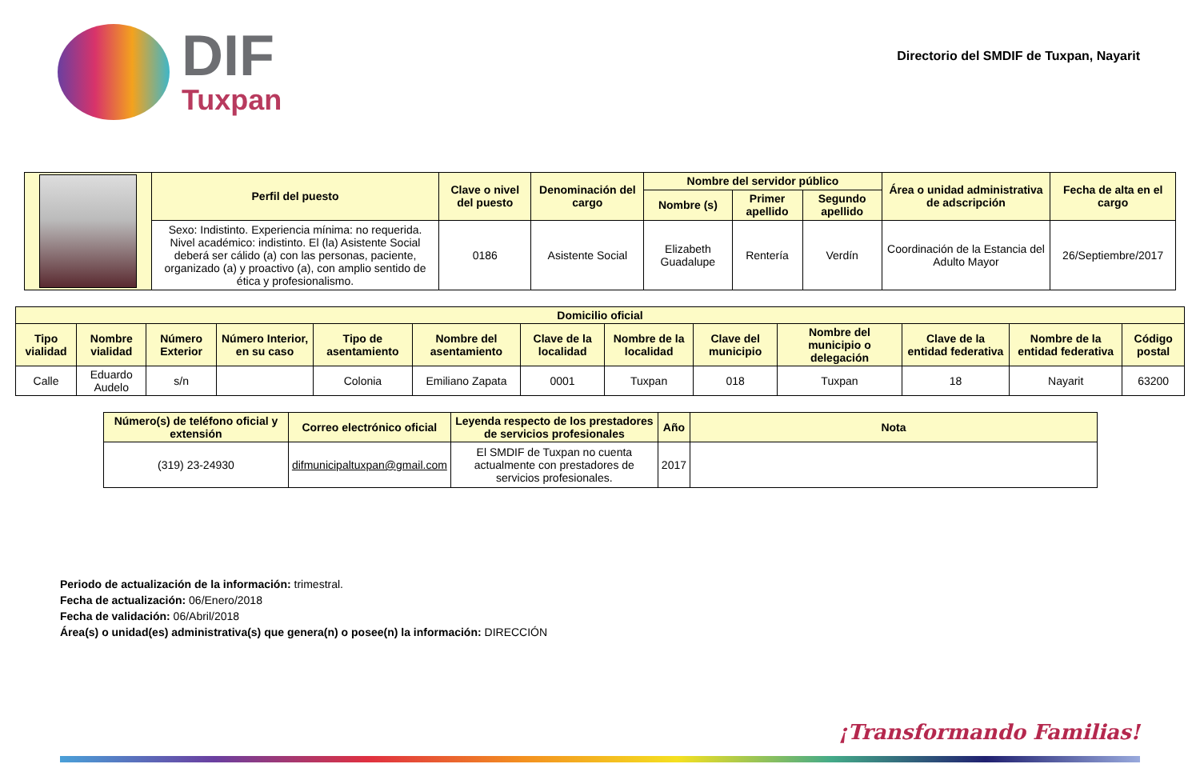DIF
Tuxpan
Directorio del SMDIF de Tuxpan, Nayarit
| | Perfil del puesto | Clave o nivel del puesto | Denominación del cargo | Nombre del servidor público | | | Área o unidad administrativa de adscripción | Fecha de alta en el cargo |
| --- | --- | --- | --- | --- | --- | --- | --- | --- |
| | | | | Nombre (s) | Primer apellido | Segundo apellido | | |
| | Sexo: Indistinto. Experiencia mínima: no requerida. Nivel académico: indistinto. El (la) Asistente Social deberá ser cálido (a) con las personas, paciente, organizado (a) y proactivo (a), con amplio sentido de ética y profesionalismo. | 0186 | Asistente Social | Elizabeth Guadalupe | Rentería | Verdín | Coordinación de la Estancia del Adulto Mayor | 26/Septiembre/2017 |
| Domicilio oficial | | | | | | | | | | | | |
| --- | --- | --- | --- | --- | --- | --- | --- | --- | --- | --- | --- | --- |
| Tipo vialidad | Nombre vialidad | Número Exterior | Número Interior, en su caso | Tipo de asentamiento | Nombre del asentamiento | Clave de la localidad | Nombre de la localidad | Clave del municipio | Nombre del municipio o delegación | Clave de la entidad federativa | Nombre de la entidad federativa | Código postal |
| Calle | Eduardo Audelo | s/n | | Colonia | Emiliano Zapata | 0001 | Tuxpan | 018 | Tuxpan | 18 | Nayarit | 63200 |
| Número(s) de teléfono oficial y extensión | Correo electrónico oficial | Leyenda respecto de los prestadores de servicios profesionales | Año | Nota |
| --- | --- | --- | --- | --- |
| (319) 23-24930 | difmunicipaltuxpan@gmail.com | El SMDIF de Tuxpan no cuenta actualmente con prestadores de servicios profesionales. | 2017 | |
Periodo de actualización de la información: trimestral.
Fecha de actualización: 06/Enero/2018
Fecha de validación: 06/Abril/2018
Área(s) o unidad(es) administrativa(s) que genera(n) o posee(n) la información: DIRECCIÓN
¡Transformando Familias!